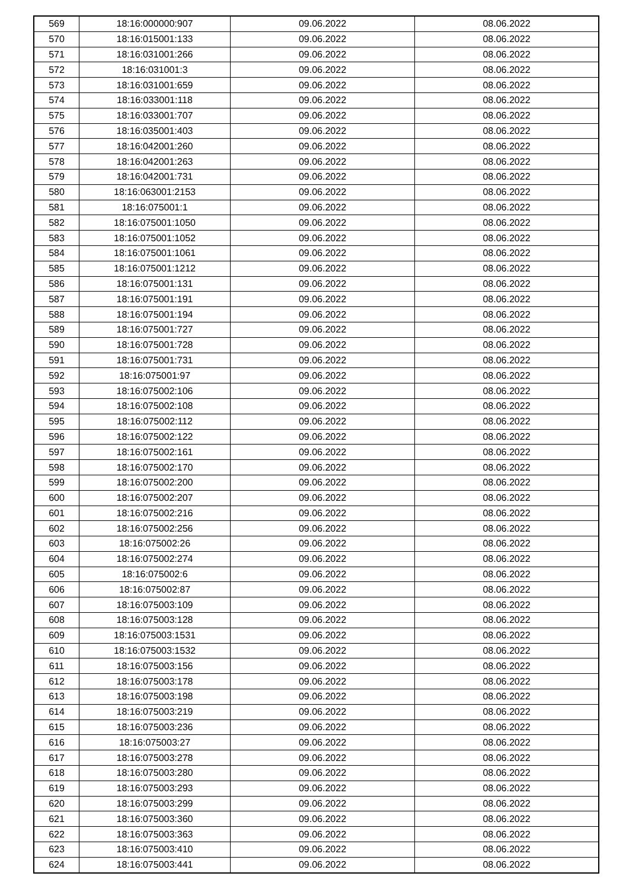| 569 | 18:16:000000:907 | 09.06.2022 | 08.06.2022 |
| 570 | 18:16:015001:133 | 09.06.2022 | 08.06.2022 |
| 571 | 18:16:031001:266 | 09.06.2022 | 08.06.2022 |
| 572 | 18:16:031001:3 | 09.06.2022 | 08.06.2022 |
| 573 | 18:16:031001:659 | 09.06.2022 | 08.06.2022 |
| 574 | 18:16:033001:118 | 09.06.2022 | 08.06.2022 |
| 575 | 18:16:033001:707 | 09.06.2022 | 08.06.2022 |
| 576 | 18:16:035001:403 | 09.06.2022 | 08.06.2022 |
| 577 | 18:16:042001:260 | 09.06.2022 | 08.06.2022 |
| 578 | 18:16:042001:263 | 09.06.2022 | 08.06.2022 |
| 579 | 18:16:042001:731 | 09.06.2022 | 08.06.2022 |
| 580 | 18:16:063001:2153 | 09.06.2022 | 08.06.2022 |
| 581 | 18:16:075001:1 | 09.06.2022 | 08.06.2022 |
| 582 | 18:16:075001:1050 | 09.06.2022 | 08.06.2022 |
| 583 | 18:16:075001:1052 | 09.06.2022 | 08.06.2022 |
| 584 | 18:16:075001:1061 | 09.06.2022 | 08.06.2022 |
| 585 | 18:16:075001:1212 | 09.06.2022 | 08.06.2022 |
| 586 | 18:16:075001:131 | 09.06.2022 | 08.06.2022 |
| 587 | 18:16:075001:191 | 09.06.2022 | 08.06.2022 |
| 588 | 18:16:075001:194 | 09.06.2022 | 08.06.2022 |
| 589 | 18:16:075001:727 | 09.06.2022 | 08.06.2022 |
| 590 | 18:16:075001:728 | 09.06.2022 | 08.06.2022 |
| 591 | 18:16:075001:731 | 09.06.2022 | 08.06.2022 |
| 592 | 18:16:075001:97 | 09.06.2022 | 08.06.2022 |
| 593 | 18:16:075002:106 | 09.06.2022 | 08.06.2022 |
| 594 | 18:16:075002:108 | 09.06.2022 | 08.06.2022 |
| 595 | 18:16:075002:112 | 09.06.2022 | 08.06.2022 |
| 596 | 18:16:075002:122 | 09.06.2022 | 08.06.2022 |
| 597 | 18:16:075002:161 | 09.06.2022 | 08.06.2022 |
| 598 | 18:16:075002:170 | 09.06.2022 | 08.06.2022 |
| 599 | 18:16:075002:200 | 09.06.2022 | 08.06.2022 |
| 600 | 18:16:075002:207 | 09.06.2022 | 08.06.2022 |
| 601 | 18:16:075002:216 | 09.06.2022 | 08.06.2022 |
| 602 | 18:16:075002:256 | 09.06.2022 | 08.06.2022 |
| 603 | 18:16:075002:26 | 09.06.2022 | 08.06.2022 |
| 604 | 18:16:075002:274 | 09.06.2022 | 08.06.2022 |
| 605 | 18:16:075002:6 | 09.06.2022 | 08.06.2022 |
| 606 | 18:16:075002:87 | 09.06.2022 | 08.06.2022 |
| 607 | 18:16:075003:109 | 09.06.2022 | 08.06.2022 |
| 608 | 18:16:075003:128 | 09.06.2022 | 08.06.2022 |
| 609 | 18:16:075003:1531 | 09.06.2022 | 08.06.2022 |
| 610 | 18:16:075003:1532 | 09.06.2022 | 08.06.2022 |
| 611 | 18:16:075003:156 | 09.06.2022 | 08.06.2022 |
| 612 | 18:16:075003:178 | 09.06.2022 | 08.06.2022 |
| 613 | 18:16:075003:198 | 09.06.2022 | 08.06.2022 |
| 614 | 18:16:075003:219 | 09.06.2022 | 08.06.2022 |
| 615 | 18:16:075003:236 | 09.06.2022 | 08.06.2022 |
| 616 | 18:16:075003:27 | 09.06.2022 | 08.06.2022 |
| 617 | 18:16:075003:278 | 09.06.2022 | 08.06.2022 |
| 618 | 18:16:075003:280 | 09.06.2022 | 08.06.2022 |
| 619 | 18:16:075003:293 | 09.06.2022 | 08.06.2022 |
| 620 | 18:16:075003:299 | 09.06.2022 | 08.06.2022 |
| 621 | 18:16:075003:360 | 09.06.2022 | 08.06.2022 |
| 622 | 18:16:075003:363 | 09.06.2022 | 08.06.2022 |
| 623 | 18:16:075003:410 | 09.06.2022 | 08.06.2022 |
| 624 | 18:16:075003:441 | 09.06.2022 | 08.06.2022 |